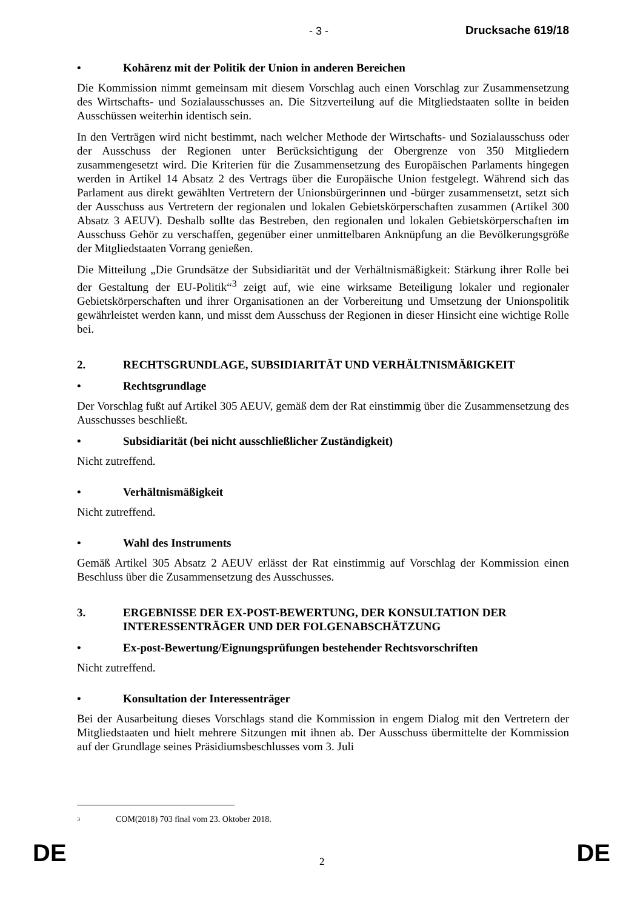- 3 - Drucksache 619/18
• Kohärenz mit der Politik der Union in anderen Bereichen
Die Kommission nimmt gemeinsam mit diesem Vorschlag auch einen Vorschlag zur Zusammensetzung des Wirtschafts- und Sozialausschusses an. Die Sitzverteilung auf die Mitgliedstaaten sollte in beiden Ausschüssen weiterhin identisch sein.
In den Verträgen wird nicht bestimmt, nach welcher Methode der Wirtschafts- und Sozialausschuss oder der Ausschuss der Regionen unter Berücksichtigung der Obergrenze von 350 Mitgliedern zusammengesetzt wird. Die Kriterien für die Zusammensetzung des Europäischen Parlaments hingegen werden in Artikel 14 Absatz 2 des Vertrags über die Europäische Union festgelegt. Während sich das Parlament aus direkt gewählten Vertretern der Unionsbürgerinnen und -bürger zusammensetzt, setzt sich der Ausschuss aus Vertretern der regionalen und lokalen Gebietskörperschaften zusammen (Artikel 300 Absatz 3 AEUV). Deshalb sollte das Bestreben, den regionalen und lokalen Gebietskörperschaften im Ausschuss Gehör zu verschaffen, gegenüber einer unmittelbaren Anknüpfung an die Bevölkerungsgröße der Mitgliedstaaten Vorrang genießen.
Die Mitteilung „Die Grundsätze der Subsidiarität und der Verhältnismäßigkeit: Stärkung ihrer Rolle bei der Gestaltung der EU-Politik“<sup>3</sup> zeigt auf, wie eine wirksame Beteiligung lokaler und regionaler Gebietskörperschaften und ihrer Organisationen an der Vorbereitung und Umsetzung der Unionspolitik gewährleistet werden kann, und misst dem Ausschuss der Regionen in dieser Hinsicht eine wichtige Rolle bei.
2. RECHTSGRUNDLAGE, SUBSIDIARITÄT UND VERHÄLTNISMÄßIGKEIT
• Rechtsgrundlage
Der Vorschlag fußt auf Artikel 305 AEUV, gemäß dem der Rat einstimmig über die Zusammensetzung des Ausschusses beschließt.
• Subsidiarität (bei nicht ausschließlicher Zuständigkeit)
Nicht zutreffend.
• Verhältnismäßigkeit
Nicht zutreffend.
• Wahl des Instruments
Gemäß Artikel 305 Absatz 2 AEUV erlässt der Rat einstimmig auf Vorschlag der Kommission einen Beschluss über die Zusammensetzung des Ausschusses.
3. ERGEBNISSE DER EX-POST-BEWERTUNG, DER KONSULTATION DER INTERESSENTRÄGER UND DER FOLGENABSCHÄTZUNG
• Ex-post-Bewertung/Eignungsprüfungen bestehender Rechtsvorschriften
Nicht zutreffend.
• Konsultation der Interessenträger
Bei der Ausarbeitung dieses Vorschlags stand die Kommission in engem Dialog mit den Vertretern der Mitgliedstaaten und hielt mehrere Sitzungen mit ihnen ab. Der Ausschuss übermittelte der Kommission auf der Grundlage seines Präsidiumsbeschlusses vom 3. Juli
3 COM(2018) 703 final vom 23. Oktober 2018.
DE 2 DE